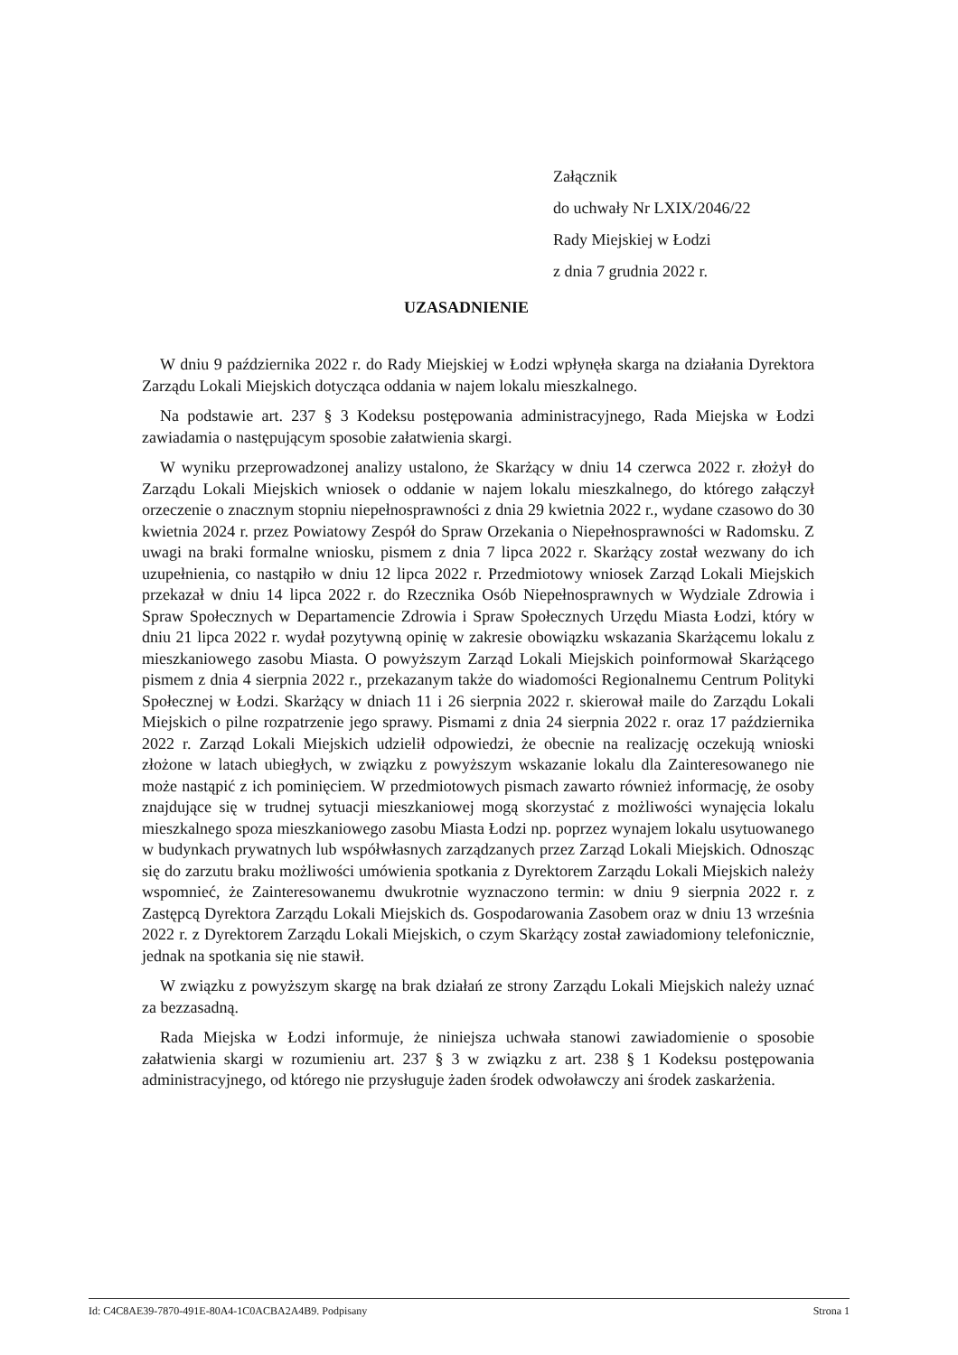Załącznik
do uchwały Nr LXIX/2046/22
Rady Miejskiej w Łodzi
z dnia 7 grudnia 2022 r.
UZASADNIENIE
W dniu 9 października 2022 r. do Rady Miejskiej w Łodzi wpłynęła skarga na działania Dyrektora Zarządu Lokali Miejskich dotycząca oddania w najem lokalu mieszkalnego.
Na podstawie art. 237 § 3 Kodeksu postępowania administracyjnego, Rada Miejska w Łodzi zawiadamia o następującym sposobie załatwienia skargi.
W wyniku przeprowadzonej analizy ustalono, że Skarżący w dniu 14 czerwca 2022 r. złożył do Zarządu Lokali Miejskich wniosek o oddanie w najem lokalu mieszkalnego, do którego załączył orzeczenie o znacznym stopniu niepełnosprawności z dnia 29 kwietnia 2022 r., wydane czasowo do 30 kwietnia 2024 r. przez Powiatowy Zespół do Spraw Orzekania o Niepełnosprawności w Radomsku. Z uwagi na braki formalne wniosku, pismem z dnia 7 lipca 2022 r. Skarżący został wezwany do ich uzupełnienia, co nastąpiło w dniu 12 lipca 2022 r. Przedmiotowy wniosek Zarząd Lokali Miejskich przekazał w dniu 14 lipca 2022 r. do Rzecznika Osób Niepełnosprawnych w Wydziale Zdrowia i Spraw Społecznych w Departamencie Zdrowia i Spraw Społecznych Urzędu Miasta Łodzi, który w dniu 21 lipca 2022 r. wydał pozytywną opinię w zakresie obowiązku wskazania Skarżącemu lokalu z mieszkaniowego zasobu Miasta. O powyższym Zarząd Lokali Miejskich poinformował Skarżącego pismem z dnia 4 sierpnia 2022 r., przekazanym także do wiadomości Regionalnemu Centrum Polityki Społecznej w Łodzi. Skarżący w dniach 11 i 26 sierpnia 2022 r. skierował maile do Zarządu Lokali Miejskich o pilne rozpatrzenie jego sprawy. Pismami z dnia 24 sierpnia 2022 r. oraz 17 października 2022 r. Zarząd Lokali Miejskich udzielił odpowiedzi, że obecnie na realizację oczekują wnioski złożone w latach ubiegłych, w związku z powyższym wskazanie lokalu dla Zainteresowanego nie może nastąpić z ich pominięciem. W przedmiotowych pismach zawarto również informację, że osoby znajdujące się w trudnej sytuacji mieszkaniowej mogą skorzystać z możliwości wynajęcia lokalu mieszkalnego spoza mieszkaniowego zasobu Miasta Łodzi np. poprzez wynajem lokalu usytuowanego w budynkach prywatnych lub współwłasnych zarządzanych przez Zarząd Lokali Miejskich. Odnosząc się do zarzutu braku możliwości umówienia spotkania z Dyrektorem Zarządu Lokali Miejskich należy wspomnieć, że Zainteresowanemu dwukrotnie wyznaczono termin: w dniu 9 sierpnia 2022 r. z Zastępcą Dyrektora Zarządu Lokali Miejskich ds. Gospodarowania Zasobem oraz w dniu 13 września 2022 r. z Dyrektorem Zarządu Lokali Miejskich, o czym Skarżący został zawiadomiony telefonicznie, jednak na spotkania się nie stawił.
W związku z powyższym skargę na brak działań ze strony Zarządu Lokali Miejskich należy uznać za bezzasadną.
Rada Miejska w Łodzi informuje, że niniejsza uchwała stanowi zawiadomienie o sposobie załatwienia skargi w rozumieniu art. 237 § 3 w związku z art. 238 § 1 Kodeksu postępowania administracyjnego, od którego nie przysługuje żaden środek odwoławczy ani środek zaskarżenia.
Id: C4C8AE39-7870-491E-80A4-1C0ACBA2A4B9. Podpisany Strona 1